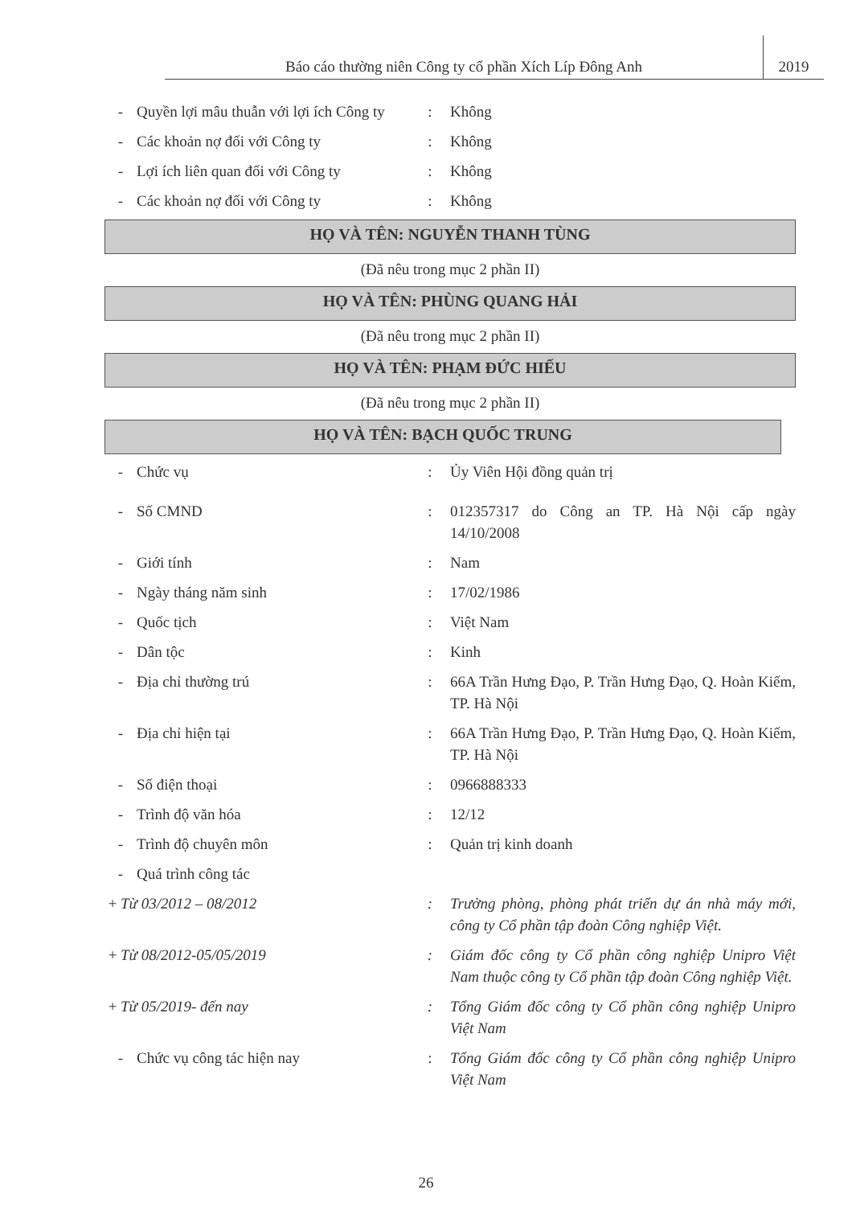Báo cáo thường niên Công ty cổ phần Xích Líp Đông Anh
2019
- Quyền lợi mâu thuẫn với lợi ích Công ty
: Không
- Các khoản nợ đối với Công ty : Không
- Lợi ích liên quan đối với Công ty
: Không
- Các khoản nợ đối với Công ty : Không
HỌ VÀ TÊN: NGUYỄN THANH TÙNG
(Đã nêu trong mục 2 phần II)
HỌ VÀ TÊN: PHÙNG QUANG HẢI
(Đã nêu trong mục 2 phần II)
HỌ VÀ TÊN: PHẠM ĐỨC HIẾU
(Đã nêu trong mục 2 phần II)
HỌ VÀ TÊN: BẠCH QUỐC TRUNG
- Chức vụ : Ủy Viên Hội đồng quản trị
- Số CMND : 012357317 do Công an TP. Hà Nội cấp ngày 14/10/2008
- Giới tính : Nam
- Ngày tháng năm sinh : 17/02/1986
- Quốc tịch : Việt Nam
- Dân tộc : Kinh
- Địa chỉ thường trú : 66A Trần Hưng Đạo, P. Trần Hưng Đạo, Q. Hoàn Kiếm, TP. Hà Nội
- Địa chỉ hiện tại : 66A Trần Hưng Đạo, P. Trần Hưng Đạo, Q. Hoàn Kiếm, TP. Hà Nội
- Số điện thoại : 0966888333
- Trình độ văn hóa : 12/12
- Trình độ chuyên môn : Quản trị kinh doanh
- Quá trình công tác
+ Từ 03/2012 – 08/2012 : Trưởng phòng, phòng phát triển dự án nhà máy mới, công ty Cổ phần tập đoàn Công nghiệp Việt.
+ Từ 08/2012-05/05/2019 : Giám đốc công ty Cổ phần công nghiệp Unipro Việt Nam thuộc công ty Cổ phần tập đoàn Công nghiệp Việt.
+ Từ 05/2019- đến nay : Tổng Giám đốc công ty Cổ phần công nghiệp Unipro Việt Nam
- Chức vụ công tác hiện nay : Tổng Giám đốc công ty Cổ phần công nghiệp Unipro Việt Nam
26